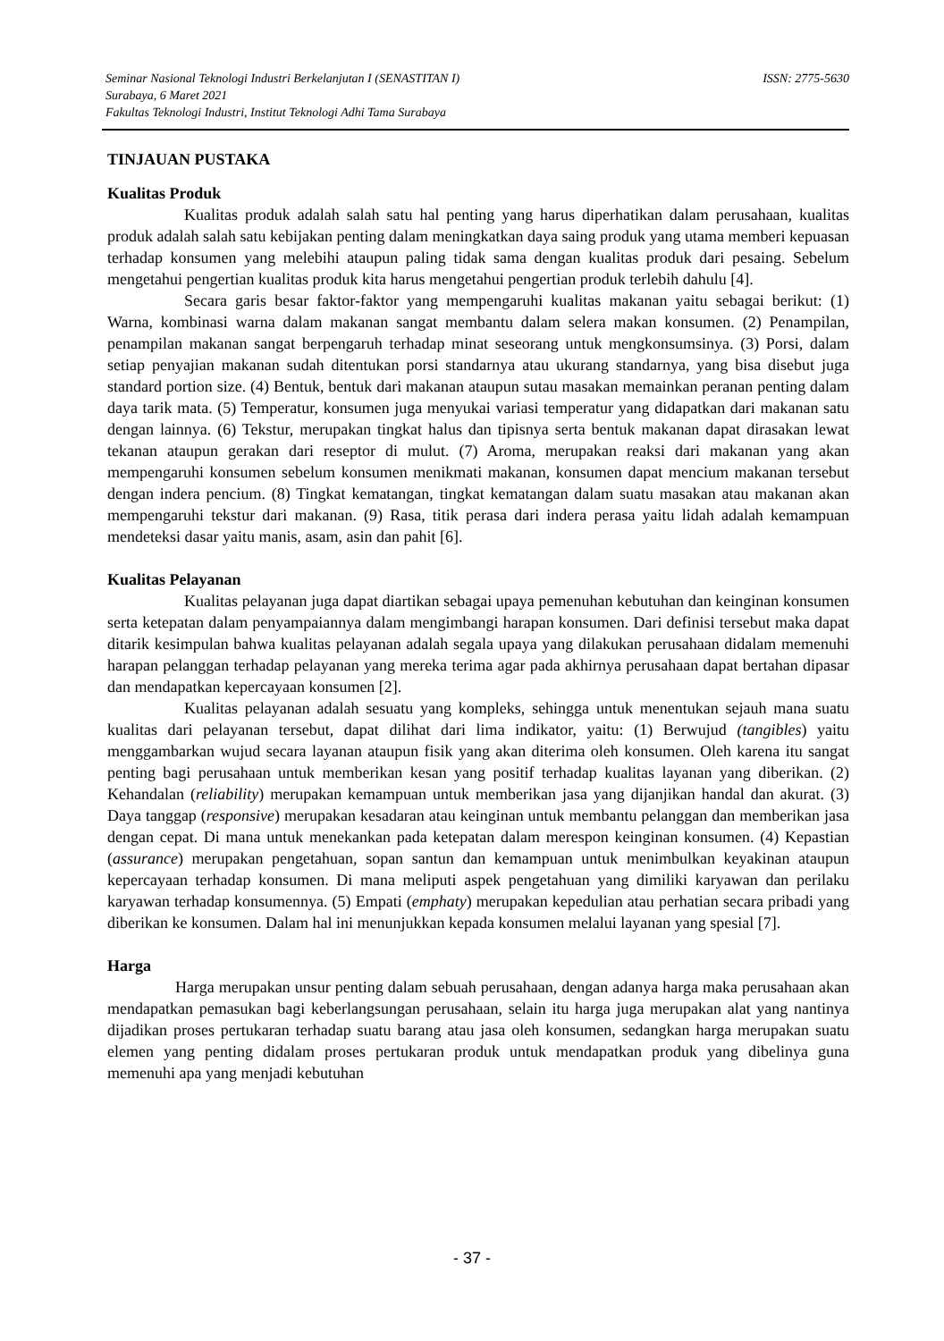ISSN: 2775-5630 Seminar Nasional Teknologi Industri Berkelanjutan I (SENASTITAN I)
Surabaya, 6 Maret 2021
Fakultas Teknologi Industri, Institut Teknologi Adhi Tama Surabaya
TINJAUAN PUSTAKA
Kualitas Produk
Kualitas produk adalah salah satu hal penting yang harus diperhatikan dalam perusahaan, kualitas produk adalah salah satu kebijakan penting dalam meningkatkan daya saing produk yang utama memberi kepuasan terhadap konsumen yang melebihi ataupun paling tidak sama dengan kualitas produk dari pesaing. Sebelum mengetahui pengertian kualitas produk kita harus mengetahui pengertian produk terlebih dahulu [4].
Secara garis besar faktor-faktor yang mempengaruhi kualitas makanan yaitu sebagai berikut: (1) Warna, kombinasi warna dalam makanan sangat membantu dalam selera makan konsumen. (2) Penampilan, penampilan makanan sangat berpengaruh terhadap minat seseorang untuk mengkonsumsinya. (3) Porsi, dalam setiap penyajian makanan sudah ditentukan porsi standarnya atau ukurang standarnya, yang bisa disebut juga standard portion size. (4) Bentuk, bentuk dari makanan ataupun sutau masakan memainkan peranan penting dalam daya tarik mata. (5) Temperatur, konsumen juga menyukai variasi temperatur yang didapatkan dari makanan satu dengan lainnya. (6) Tekstur, merupakan tingkat halus dan tipisnya serta bentuk makanan dapat dirasakan lewat tekanan ataupun gerakan dari reseptor di mulut. (7) Aroma, merupakan reaksi dari makanan yang akan mempengaruhi konsumen sebelum konsumen menikmati makanan, konsumen dapat mencium makanan tersebut dengan indera pencium. (8) Tingkat kematangan, tingkat kematangan dalam suatu masakan atau makanan akan mempengaruhi tekstur dari makanan. (9) Rasa, titik perasa dari indera perasa yaitu lidah adalah kemampuan mendeteksi dasar yaitu manis, asam, asin dan pahit [6].
Kualitas Pelayanan
Kualitas pelayanan juga dapat diartikan sebagai upaya pemenuhan kebutuhan dan keinginan konsumen serta ketepatan dalam penyampaiannya dalam mengimbangi harapan konsumen. Dari definisi tersebut maka dapat ditarik kesimpulan bahwa kualitas pelayanan adalah segala upaya yang dilakukan perusahaan didalam memenuhi harapan pelanggan terhadap pelayanan yang mereka terima agar pada akhirnya perusahaan dapat bertahan dipasar dan mendapatkan kepercayaan konsumen [2].
Kualitas pelayanan adalah sesuatu yang kompleks, sehingga untuk menentukan sejauh mana suatu kualitas dari pelayanan tersebut, dapat dilihat dari lima indikator, yaitu: (1) Berwujud (tangibles) yaitu menggambarkan wujud secara layanan ataupun fisik yang akan diterima oleh konsumen. Oleh karena itu sangat penting bagi perusahaan untuk memberikan kesan yang positif terhadap kualitas layanan yang diberikan. (2) Kehandalan (reliability) merupakan kemampuan untuk memberikan jasa yang dijanjikan handal dan akurat. (3) Daya tanggap (responsive) merupakan kesadaran atau keinginan untuk membantu pelanggan dan memberikan jasa dengan cepat. Di mana untuk menekankan pada ketepatan dalam merespon keinginan konsumen. (4) Kepastian (assurance) merupakan pengetahuan, sopan santun dan kemampuan untuk menimbulkan keyakinan ataupun kepercayaan terhadap konsumen. Di mana meliputi aspek pengetahuan yang dimiliki karyawan dan perilaku karyawan terhadap konsumennya. (5) Empati (emphaty) merupakan kepedulian atau perhatian secara pribadi yang diberikan ke konsumen. Dalam hal ini menunjukkan kepada konsumen melalui layanan yang spesial [7].
Harga
Harga merupakan unsur penting dalam sebuah perusahaan, dengan adanya harga maka perusahaan akan mendapatkan pemasukan bagi keberlangsungan perusahaan, selain itu harga juga merupakan alat yang nantinya dijadikan proses pertukaran terhadap suatu barang atau jasa oleh konsumen, sedangkan harga merupakan suatu elemen yang penting didalam proses pertukaran produk untuk mendapatkan produk yang dibelinya guna memenuhi apa yang menjadi kebutuhan
- 37 -